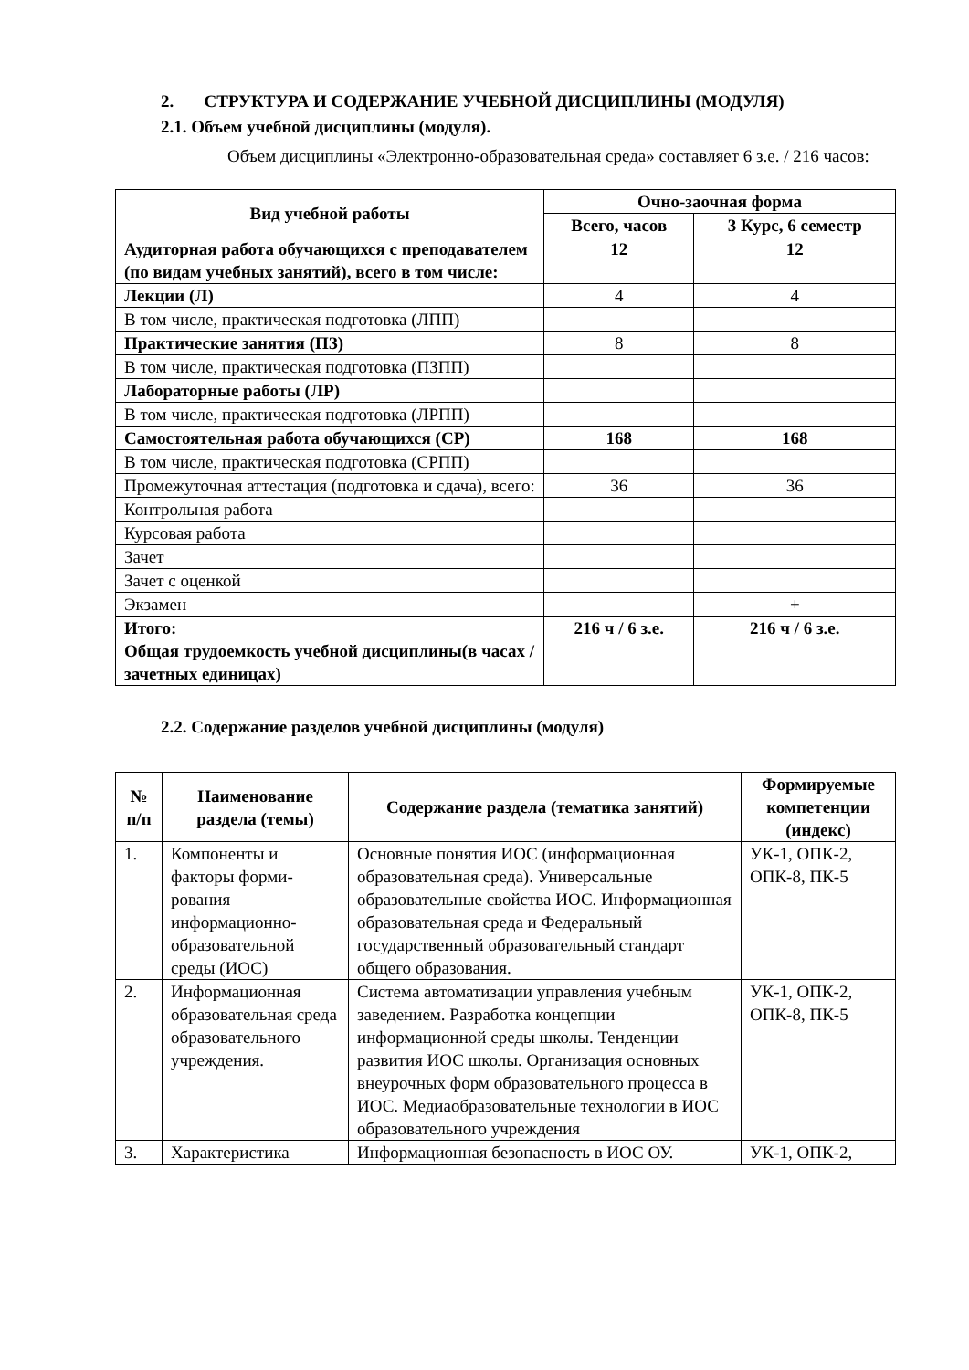2. СТРУКТУРА И СОДЕРЖАНИЕ УЧЕБНОЙ ДИСЦИПЛИНЫ (МОДУЛЯ)
2.1. Объем учебной дисциплины (модуля).
Объем дисциплины «Электронно-образовательная среда» составляет 6 з.е. / 216 часов:
| Вид учебной работы | Очно-заочная форма | |
| --- | --- | --- |
| | Всего, часов | 3 Курс, 6 семестр |
| Аудиторная работа обучающихся с преподавателем (по видам учебных занятий), всего в том числе: | 12 | 12 |
| Лекции (Л) | 4 | 4 |
| В том числе, практическая подготовка (ЛПП) | | |
| Практические занятия (ПЗ) | 8 | 8 |
| В том числе, практическая подготовка (ПЗПП) | | |
| Лабораторные работы (ЛР) | | |
| В том числе, практическая подготовка (ЛРПП) | | |
| Самостоятельная работа обучающихся (СР) | 168 | 168 |
| В том числе, практическая подготовка (СРПП) | | |
| Промежуточная аттестация (подготовка и сдача), всего: | 36 | 36 |
| Контрольная работа | | |
| Курсовая работа | | |
| Зачет | | |
| Зачет с оценкой | | |
| Экзамен | | + |
| Итого: Общая трудоемкость учебной дисциплины(в часах / зачетных единицах) | 216 ч / 6 з.е. | 216 ч / 6 з.е. |
2.2. Содержание разделов учебной дисциплины (модуля)
| № п/п | Наименование раздела (темы) | Содержание раздела (тематика занятий) | Формируемые компетенции (индекс) |
| --- | --- | --- | --- |
| 1. | Компоненты и факторы форми-рования информационно-образовательной среды (ИОС) | Основные понятия ИОС (информационная образовательная среда). Универсальные образовательные свойства ИОС. Информационная образовательная среда и Федеральный государственный образовательный стандарт общего образования. | УК-1, ОПК-2, ОПК-8, ПК-5 |
| 2. | Информационная образовательная среда образовательного учреждения. | Система автоматизации управления учебным заведением. Разработка концепции информационной среды школы. Тенденции развития ИОС школы. Организация основных внеурочных форм образовательного процесса в ИОС. Медиаобразовательные технологии в ИОС образовательного учреждения | УК-1, ОПК-2, ОПК-8, ПК-5 |
| 3. | Характеристика | Информационная безопасность в ИОС ОУ. | УК-1, ОПК-2, |